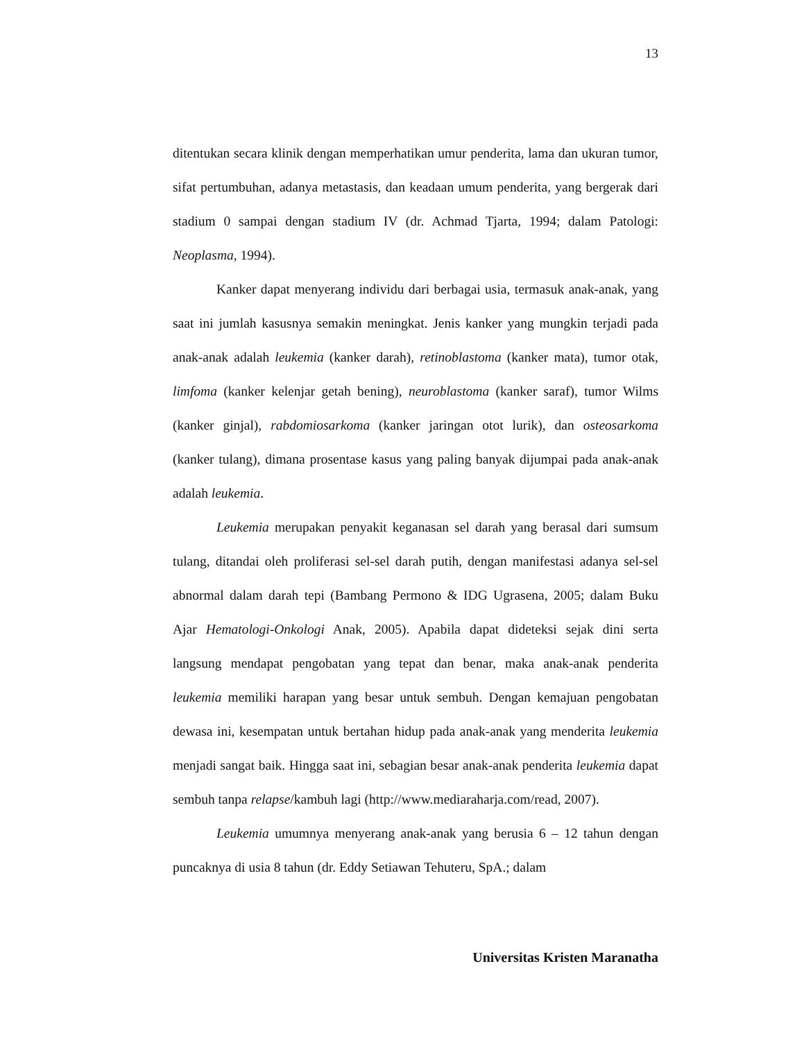13
ditentukan secara klinik dengan memperhatikan umur penderita, lama dan ukuran tumor, sifat pertumbuhan, adanya metastasis, dan keadaan umum penderita, yang bergerak dari stadium 0 sampai dengan stadium IV (dr. Achmad Tjarta, 1994; dalam Patologi: Neoplasma, 1994).
Kanker dapat menyerang individu dari berbagai usia, termasuk anak-anak, yang saat ini jumlah kasusnya semakin meningkat. Jenis kanker yang mungkin terjadi pada anak-anak adalah leukemia (kanker darah), retinoblastoma (kanker mata), tumor otak, limfoma (kanker kelenjar getah bening), neuroblastoma (kanker saraf), tumor Wilms (kanker ginjal), rabdomiosarkoma (kanker jaringan otot lurik), dan osteosarkoma (kanker tulang), dimana prosentase kasus yang paling banyak dijumpai pada anak-anak adalah leukemia.
Leukemia merupakan penyakit keganasan sel darah yang berasal dari sumsum tulang, ditandai oleh proliferasi sel-sel darah putih, dengan manifestasi adanya sel-sel abnormal dalam darah tepi (Bambang Permono & IDG Ugrasena, 2005; dalam Buku Ajar Hematologi-Onkologi Anak, 2005). Apabila dapat dideteksi sejak dini serta langsung mendapat pengobatan yang tepat dan benar, maka anak-anak penderita leukemia memiliki harapan yang besar untuk sembuh. Dengan kemajuan pengobatan dewasa ini, kesempatan untuk bertahan hidup pada anak-anak yang menderita leukemia menjadi sangat baik. Hingga saat ini, sebagian besar anak-anak penderita leukemia dapat sembuh tanpa relapse/kambuh lagi (http://www.mediaraharja.com/read, 2007).
Leukemia umumnya menyerang anak-anak yang berusia 6 – 12 tahun dengan puncaknya di usia 8 tahun (dr. Eddy Setiawan Tehuteru, SpA.; dalam
Universitas Kristen Maranatha